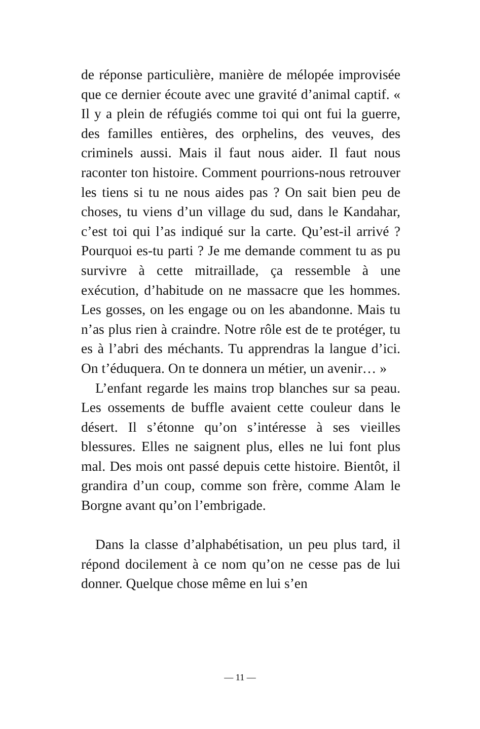de réponse particulière, manière de mélopée improvisée que ce dernier écoute avec une gravité d’animal captif. « Il y a plein de réfugiés comme toi qui ont fui la guerre, des familles entières, des orphelins, des veuves, des criminels aussi. Mais il faut nous aider. Il faut nous raconter ton histoire. Comment pourrions-nous retrouver les tiens si tu ne nous aides pas ? On sait bien peu de choses, tu viens d’un village du sud, dans le Kandahar, c’est toi qui l’as indiqué sur la carte. Qu’est-il arrivé ? Pourquoi es-tu parti ? Je me demande comment tu as pu survivre à cette mitraillade, ça ressemble à une exécution, d’habitude on ne massacre que les hommes. Les gosses, on les engage ou on les abandonne. Mais tu n’as plus rien à craindre. Notre rôle est de te protéger, tu es à l’abri des méchants. Tu apprendras la langue d’ici. On t’éduquera. On te donnera un métier, un avenir… »
L’enfant regarde les mains trop blanches sur sa peau. Les ossements de buffle avaient cette couleur dans le désert. Il s’étonne qu’on s’intéresse à ses vieilles blessures. Elles ne saignent plus, elles ne lui font plus mal. Des mois ont passé depuis cette histoire. Bientôt, il grandira d’un coup, comme son frère, comme Alam le Borgne avant qu’on l’embrigade.
Dans la classe d’alphabétisation, un peu plus tard, il répond docilement à ce nom qu’on ne cesse pas de lui donner. Quelque chose même en lui s’en
— 11 —